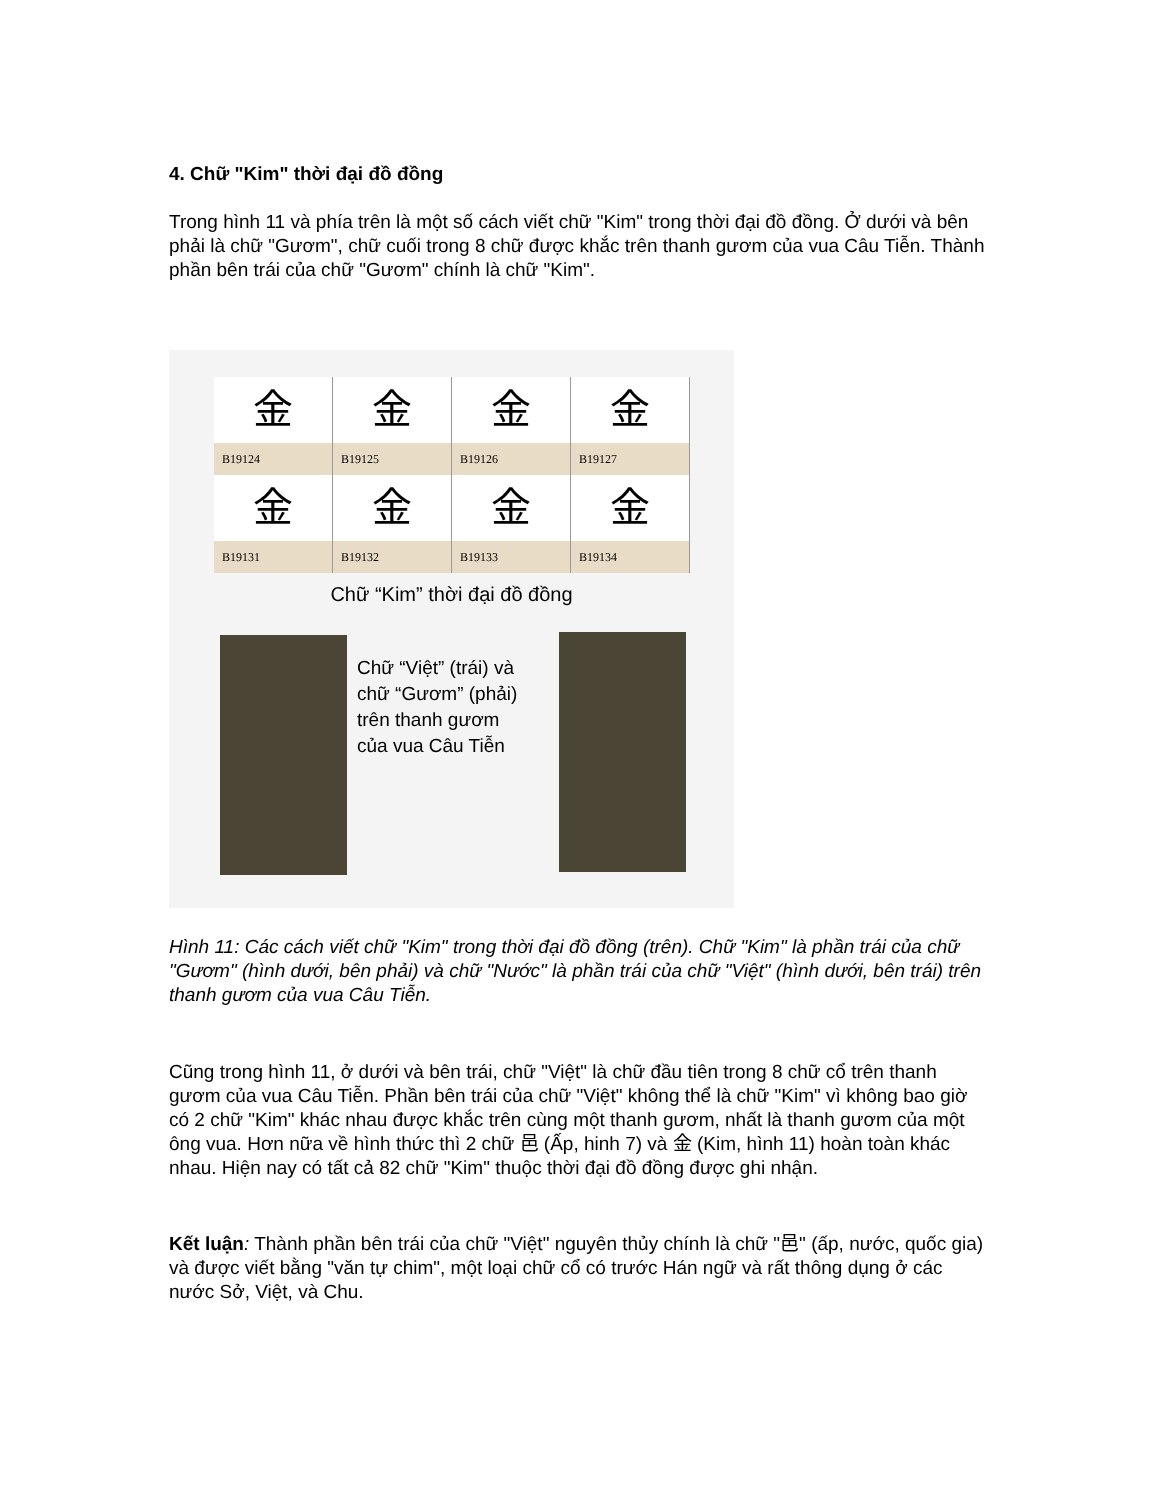4. Chữ "Kim" thời đại đồ đồng
Trong hình 11 và phía trên là một số cách viết chữ "Kim" trong thời đại đồ đồng. Ở dưới và bên phải là chữ "Gươm", chữ cuối trong 8 chữ được khắc trên thanh gươm của vua Câu Tiễn. Thành phần bên trái của chữ "Gươm" chính là chữ "Kim".
| 金 | 金 | 金 | 金 |
| B19124 | B19125 | B19126 | B19127 |
| 金 | 金 | 金 | 金 |
| B19131 | B19132 | B19133 | B19134 |
Chữ “Kim” thời đại đồ đồng
Chữ “Việt” (trái) và
chữ “Gươm” (phải)
trên thanh gươm
của vua Câu Tiễn
Hình 11: Các cách viết chữ "Kim" trong thời đại đồ đồng (trên). Chữ "Kim" là phần trái của chữ "Gươm" (hình dưới, bên phải) và chữ "Nước" là phần trái của chữ "Việt" (hình dưới, bên trái) trên thanh gươm của vua Câu Tiễn.
Cũng trong hình 11, ở dưới và bên trái, chữ "Việt" là chữ đầu tiên trong 8 chữ cổ trên thanh gươm của vua Câu Tiễn. Phần bên trái của chữ "Việt" không thể là chữ "Kim" vì không bao giờ có 2 chữ "Kim" khác nhau được khắc trên cùng một thanh gươm, nhất là thanh gươm của một ông vua. Hơn nữa về hình thức thì 2 chữ 邑 (Ấp, hinh 7) và 金 (Kim, hình 11) hoàn toàn khác nhau. Hiện nay có tất cả 82 chữ "Kim" thuộc thời đại đồ đồng được ghi nhận.
Kết luận: Thành phần bên trái của chữ "Việt" nguyên thủy chính là chữ "邑" (ấp, nước, quốc gia) và được viết bằng "văn tự chim", một loại chữ cổ có trước Hán ngữ và rất thông dụng ở các nước Sở, Việt, và Chu.